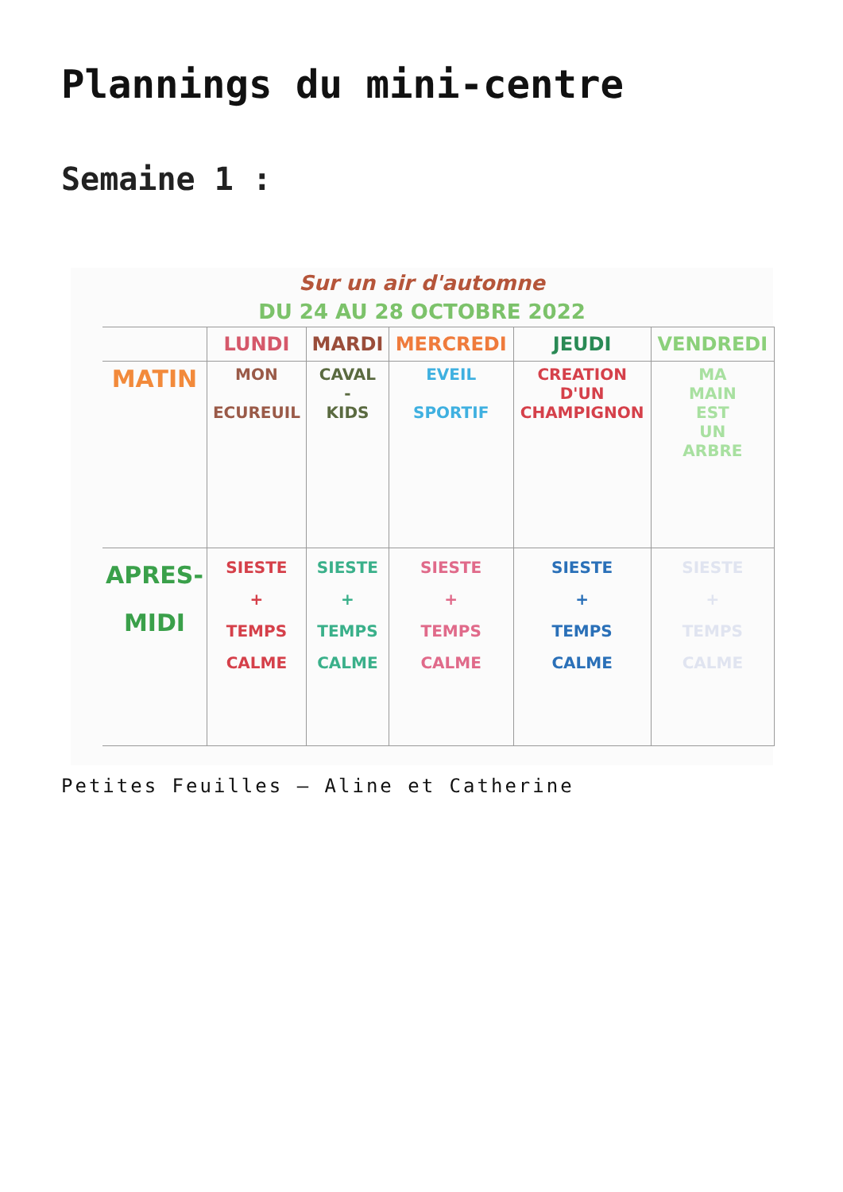Plannings du mini-centre
Semaine 1 :
Sur un air d'automne
DU 24 AU 28 OCTOBRE 2022
| | LUNDI | MARDI | MERCREDI | JEUDI | VENDREDI |
| --- | --- | --- | --- | --- | --- |
| MATIN | MON ECUREUIL | CAVAL - KIDS | EVEIL SPORTIF | CREATION D'UN CHAMPIGNON | MA MAIN EST UN ARBRE |
| APRES-MIDI | SIESTE + TEMPS CALME | SIESTE + TEMPS CALME | SIESTE + TEMPS CALME | SIESTE + TEMPS CALME | SIESTE + TEMPS CALME |
Petites Feuilles – Aline et Catherine